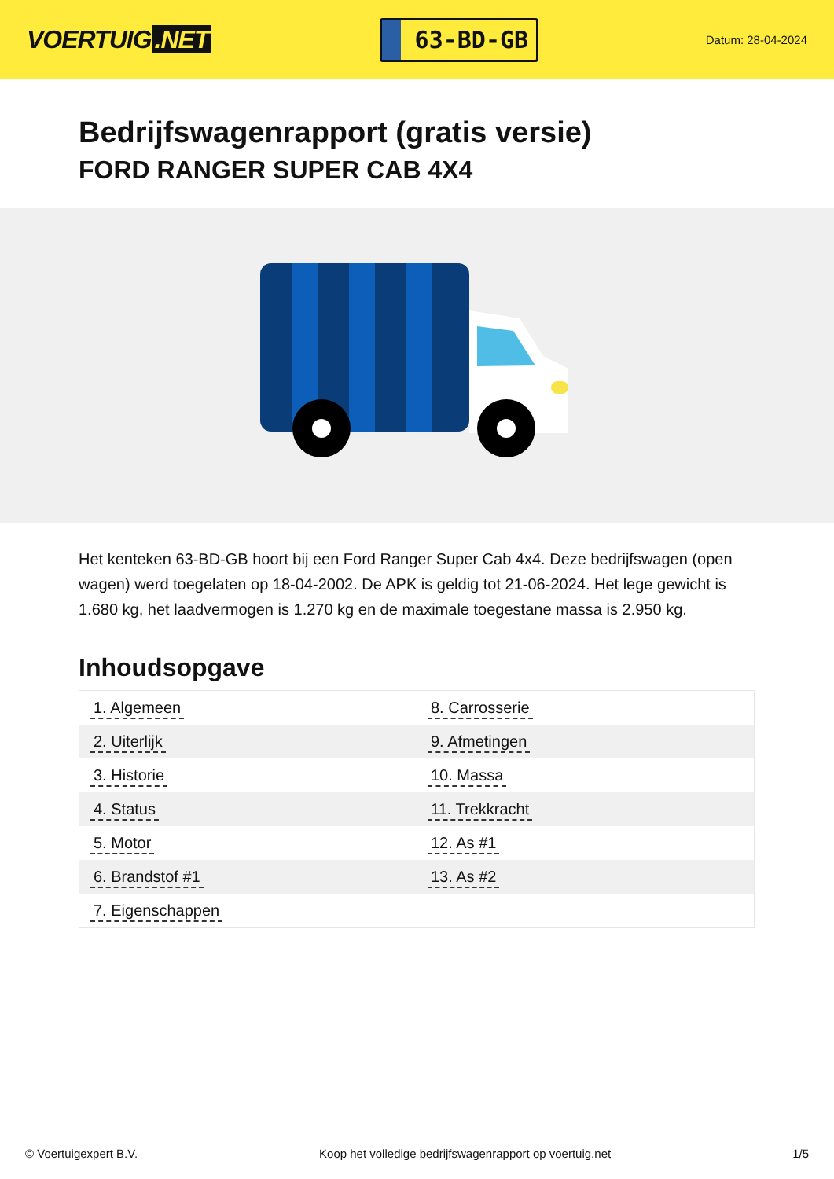VOERTUIG.NET
63-BD-GB
Datum: 28-04-2024
Bedrijfswagenrapport (gratis versie)
FORD RANGER SUPER CAB 4X4
Het kenteken 63-BD-GB hoort bij een Ford Ranger Super Cab 4x4. Deze bedrijfswagen (open wagen) werd toegelaten op 18-04-2002. De APK is geldig tot 21-06-2024. Het lege gewicht is 1.680 kg, het laadvermogen is 1.270 kg en de maximale toegestane massa is 2.950 kg.
Inhoudsopgave
| 1. Algemeen | 8. Carrosserie |
| 2. Uiterlijk | 9. Afmetingen |
| 3. Historie | 10. Massa |
| 4. Status | 11. Trekkracht |
| 5. Motor | 12. As #1 |
| 6. Brandstof #1 | 13. As #2 |
| 7. Eigenschappen | |
© Voertuigexpert B.V. Koop het volledige bedrijfswagenrapport op voertuig.net 1/5